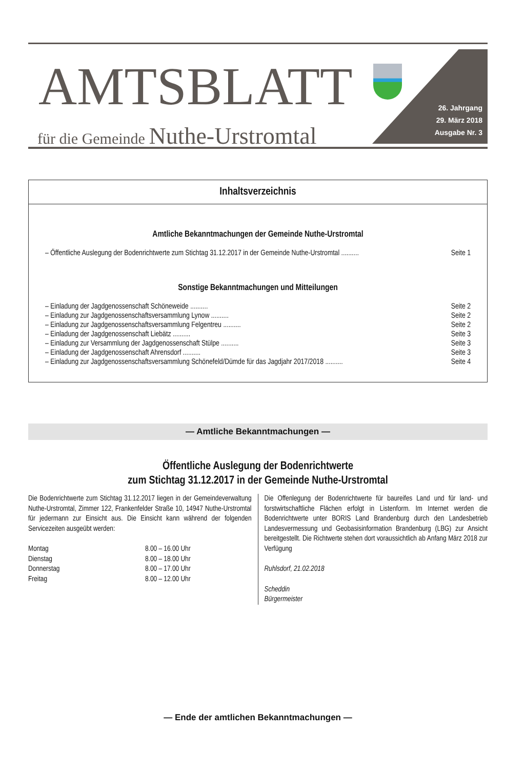AMTSBLATT
für die Gemeinde Nuthe-Urstromtal
26. Jahrgang
29. März 2018
Ausgabe Nr. 3
Inhaltsverzeichnis
Amtliche Bekanntmachungen der Gemeinde Nuthe-Urstromtal
| – Öffentliche Auslegung der Bodenrichtwerte zum Stichtag 31.12.2017 in der Gemeinde Nuthe-Urstromtal .......... | Seite 1 |
Sonstige Bekanntmachungen und Mitteilungen
| – Einladung der Jagdgenossenschaft Schöneweide .......... | Seite 2 |
| – Einladung zur Jagdgenossenschaftsversammlung Lynow .......... | Seite 2 |
| – Einladung zur Jagdgenossenschaftsversammlung Felgentreu .......... | Seite 2 |
| – Einladung der Jagdgenossenschaft Liebätz .......... | Seite 3 |
| – Einladung zur Versammlung der Jagdgenossenschaft Stülpe .......... | Seite 3 |
| – Einladung der Jagdgenossenschaft Ahrensdorf .......... | Seite 3 |
| – Einladung zur Jagdgenossenschaftsversammlung Schönefeld/Dümde für das Jagdjahr 2017/2018 .......... | Seite 4 |
— Amtliche Bekanntmachungen —
Öffentliche Auslegung der Bodenrichtwerte
zum Stichtag 31.12.2017 in der Gemeinde Nuthe-Urstromtal
Die Bodenrichtwerte zum Stichtag 31.12.2017 liegen in der Gemeindeverwaltung Nuthe-Urstromtal, Zimmer 122, Frankenfelder Straße 10, 14947 Nuthe-Urstromtal für jedermann zur Einsicht aus. Die Einsicht kann während der folgenden Servicezeiten ausgeübt werden:
| Montag | 8.00 – 16.00 Uhr |
| Dienstag | 8.00 – 18.00 Uhr |
| Donnerstag | 8.00 – 17.00 Uhr |
| Freitag | 8.00 – 12.00 Uhr |
Die Offenlegung der Bodenrichtwerte für baureifes Land und für land- und forstwirtschaftliche Flächen erfolgt in Listenform. Im Internet werden die Bodenrichtwerte unter BORIS Land Brandenburg durch den Landesbetrieb Landesvermessung und Geobasisinformation Brandenburg (LBG) zur Ansicht bereitgestellt. Die Richtwerte stehen dort voraussichtlich ab Anfang März 2018 zur Verfügung
Ruhlsdorf, 21.02.2018
Scheddin
Bürgermeister
— Ende der amtlichen Bekanntmachungen —